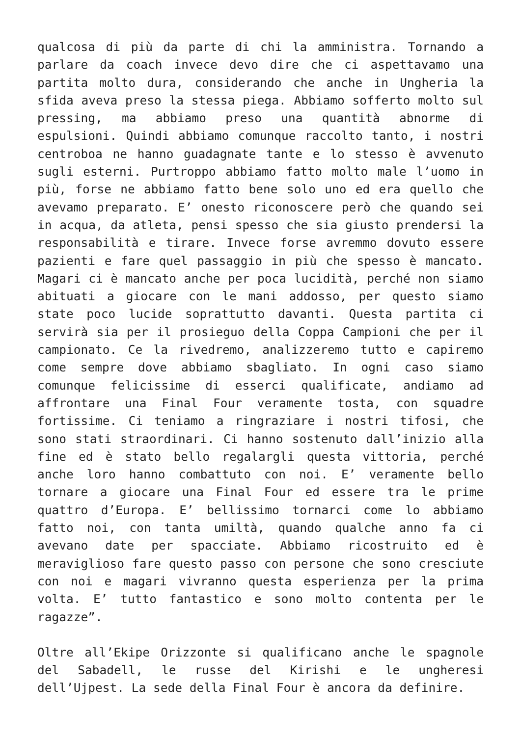qualcosa di più da parte di chi la amministra. Tornando a parlare da coach invece devo dire che ci aspettavamo una partita molto dura, considerando che anche in Ungheria la sfida aveva preso la stessa piega. Abbiamo sofferto molto sul pressing, ma abbiamo preso una quantità abnorme di espulsioni. Quindi abbiamo comunque raccolto tanto, i nostri centroboa ne hanno guadagnate tante e lo stesso è avvenuto sugli esterni. Purtroppo abbiamo fatto molto male l’uomo in più, forse ne abbiamo fatto bene solo uno ed era quello che avevamo preparato. E’ onesto riconoscere però che quando sei in acqua, da atleta, pensi spesso che sia giusto prendersi la responsabilità e tirare. Invece forse avremmo dovuto essere pazienti e fare quel passaggio in più che spesso è mancato. Magari ci è mancato anche per poca lucidità, perché non siamo abituati a giocare con le mani addosso, per questo siamo state poco lucide soprattutto davanti. Questa partita ci servirà sia per il prosieguo della Coppa Campioni che per il campionato. Ce la rivedremo, analizzeremo tutto e capiremo come sempre dove abbiamo sbagliato. In ogni caso siamo comunque felicissime di esserci qualificate, andiamo ad affrontare una Final Four veramente tosta, con squadre fortissime. Ci teniamo a ringraziare i nostri tifosi, che sono stati straordinari. Ci hanno sostenuto dall’inizio alla fine ed è stato bello regalargli questa vittoria, perché anche loro hanno combattuto con noi. E’ veramente bello tornare a giocare una Final Four ed essere tra le prime quattro d’Europa. E’ bellissimo tornarci come lo abbiamo fatto noi, con tanta umiltà, quando qualche anno fa ci avevano date per spacciate. Abbiamo ricostruito ed è meraviglioso fare questo passo con persone che sono cresciute con noi e magari vivranno questa esperienza per la prima volta. E’ tutto fantastico e sono molto contenta per le ragazze”.
Oltre all’Ekipe Orizzonte si qualificano anche le spagnole del Sabadell, le russe del Kirishi e le ungheresi dell’Ujpest. La sede della Final Four è ancora da definire.